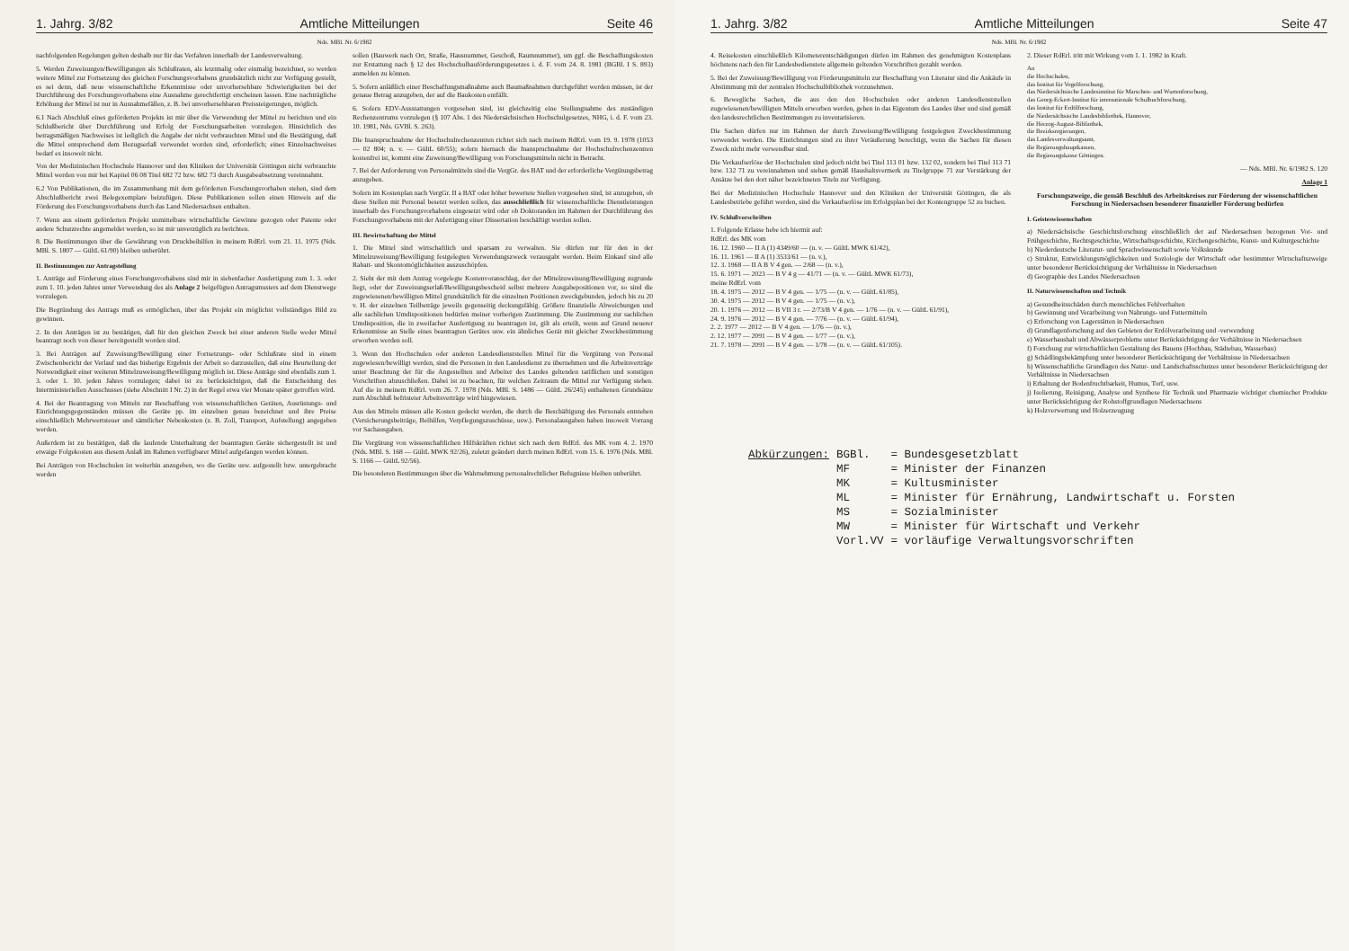1. Jahrg. 3/82 Amtliche Mitteilungen Seite 46
Nds. MBl. Nr. 6/1982
nachfolgenden Regelungen gelten deshalb nur für das Verfahren innerhalb der Landesverwaltung.
5. Werden Zuweisungen/Bewilligungen als Schlußraten, als letztmalig oder einmalig bezeichnet, so werden weitere Mittel zur Fortsetzung des gleichen Forschungsvorhabens grundsätzlich nicht zur Verfügung gestellt, es sei denn, daß neue wissenschaftliche Erkenntnisse oder unvorhersehbare Schwierigkeiten bei der Durchführung des Forschungsvorhabens eine Ausnahme gerechtfertigt erscheinen lassen. Eine nachträgliche Erhöhung der Mittel ist nur in Ausnahmefällen, z. B. bei unvorhersehbaren Preissteigerungen, möglich.
6.1 Nach Abschluß eines geförderten Projekts ist mir über die Verwendung der Mittel zu berichten und ein Schlußbericht über Durchführung und Erfolg der Forschungsarbeiten vorzulegen. Hinsichtlich des betragsmäßigen Nachweises ist lediglich die Angabe der nicht verbrauchten Mittel und die Bestätigung, daß die Mittel entsprechend dem Bezugserlaß verwendet worden sind, erforderlich; eines Einzelnachweises bedarf es insoweit nicht.
Von der Medizinischen Hochschule Hannover und den Kliniken der Universität Göttingen nicht verbrauchte Mittel werden von mir bei Kapitel 06 08 Titel 682 72 bzw. 682 73 durch Ausgabeabsetzung vereinnahmt.
6.2 Von Publikationen, die im Zusammenhang mit dem geförderten Forschungsvorhaben stehen, sind dem Abschlußbericht zwei Belegexemplare beizufügen. Diese Publikationen sollen einen Hinweis auf die Förderung des Forschungsvorhabens durch das Land Niedersachsen enthalten.
7. Wenn aus einem geförderten Projekt unmittelbare wirtschaftliche Gewinne gezogen oder Patente oder andere Schutzrechte angemeldet werden, so ist mir unverzüglich zu berichten.
8. Die Bestimmungen über die Gewährung von Druckbeihilfen in meinem RdErl. vom 21. 11. 1975 (Nds. MBl. S. 1807 — GültL 61/90) bleiben unberührt.
II. Bestimmungen zur Antragstellung
1. Anträge auf Förderung eines Forschungsvorhabens sind mir in siebenfacher Ausfertigung zum 1. 3. oder zum 1. 10. jeden Jahres unter Verwendung des als Anlage 2 beigefügten Antragsmusters auf dem Dienstwege vorzulegen.
Die Begründung des Antrags muß es ermöglichen, über das Projekt ein möglichst vollständiges Bild zu gewinnen.
2. In den Anträgen ist zu bestätigen, daß für den gleichen Zweck bei einer anderen Stelle weder Mittel beantragt noch von dieser bereitgestellt worden sind.
3. Bei Anträgen auf Zuweisung/Bewilligung einer Fortsetzungs- oder Schlußrate sind in einem Zwischenbericht der Verlauf und das bisherige Ergebnis der Arbeit so darzustellen, daß eine Beurteilung der Notwendigkeit einer weiteren Mittelzuweisung/Bewilligung möglich ist. Diese Anträge sind ebenfalls zum 1. 3. oder 1. 10. jeden Jahres vorzulegen; dabei ist zu berücksichtigen, daß die Entscheidung des Interministeriellen Ausschusses (siehe Abschnitt I Nr. 2) in der Regel etwa vier Monate später getroffen wird.
4. Bei der Beantragung von Mitteln zur Beschaffung von wissenschaftlichen Geräten, Ausrüstungs- und Einrichtungsgegenständen müssen die Geräte pp. im einzelnen genau bezeichnet und ihre Preise einschließlich Mehrwertsteuer und sämtlicher Nebenkosten (z. B. Zoll, Transport, Aufstellung) angegeben werden.
Außerdem ist zu bestätigen, daß die laufende Unterhaltung der beantragten Geräte sichergestellt ist und etwaige Folgekosten aus diesem Anlaß im Rahmen verfügbarer Mittel aufgefangen werden können.
Bei Anträgen von Hochschulen ist weiterhin anzugeben, wo die Geräte usw. aufgestellt bzw. untergebracht werden
sollen (Bauwerk nach Ort, Straße, Hausnummer, Geschoß, Raumnummer), um ggf. die Beschaffungskosten zur Erstattung nach § 12 des Hochschulbauförderungsgesetzes i. d. F. vom 24. 8. 1981 (BGBl. I S. 893) anmelden zu können.
5. Sofern anläßlich einer Beschaffungsmaßnahme auch Baumaßnahmen durchgeführt werden müssen, ist der genaue Betrag anzugeben, der auf die Baukosten entfällt.
6. Sofern EDV-Ausstattungen vorgesehen sind, ist gleichzeitig eine Stellungnahme des zuständigen Rechenzentrums vorzulegen (§ 107 Abs. 1 des Niedersächsischen Hochschulgesetzes, NHG, i. d. F. vom 23. 10. 1981, Nds. GVBl. S. 263).
Die Inanspruchnahme der Hochschulrechenzentren richtet sich nach meinem RdErl. vom 19. 9. 1978 (1053 — 02 804; n. v. — GültL 60/55); sofern hiernach die Inanspruchnahme der Hochschulrechenzentren kostenfrei ist, kommt eine Zuweisung/Bewilligung von Forschungsmitteln nicht in Betracht.
7. Bei der Anforderung von Personalmitteln sind die VergGr. des BAT und der erforderliche Vergütungsbetrag anzugeben.
Sofern im Kostenplan nach VergGr. II a BAT oder höher bewertete Stellen vorgesehen sind, ist anzugeben, ob diese Stellen mit Personal besetzt werden sollen, das ausschließlich für wissenschaftliche Dienstleistungen innerhalb des Forschungsvorhabens eingesetzt wird oder ob Doktoranden im Rahmen der Durchführung des Forschungsvorhabens mit der Anfertigung einer Dissertation beschäftigt werden sollen.
III. Bewirtschaftung der Mittel
1. Die Mittel sind wirtschaftlich und sparsam zu verwalten. Sie dürfen nur für den in der Mittelzuweisung/Bewilligung festgelegten Verwendungszweck verausgabt werden. Beim Einkauf sind alle Rabatt- und Skontomöglichkeiten auszuschöpfen.
2. Sieht der mit dem Antrag vorgelegte Kostenvoranschlag, der der Mittelzuweisung/Bewilligung zugrunde liegt, oder der Zuweisungserlaß/Bewilligungsbescheid selbst mehrere Ausgabepositionen vor, so sind die zugewiesenen/bewilligten Mittel grundsätzlich für die einzelnen Positionen zweckgebunden, jedoch bis zu 20 v. H. der einzelnen Teilbeträge jeweils gegenseitig deckungsfähig. Größere finanzielle Abweichungen und alle sachlichen Umdispositionen bedürfen meiner vorherigen Zustimmung. Die Zustimmung zur sachlichen Umdisposition, die in zweifacher Ausfertigung zu beantragen ist, gilt als erteilt, wenn auf Grund neuerer Erkenntnisse an Stelle eines beantragten Gerätes usw. ein ähnliches Gerät mit gleicher Zweckbestimmung erworben werden soll.
3. Wenn den Hochschulen oder anderen Landesdienststellen Mittel für die Vergütung von Personal zugewiesen/bewilligt werden, sind die Personen in den Landesdienst zu übernehmen und die Arbeitsverträge unter Beachtung der für die Angestellten und Arbeiter des Landes geltenden tariflichen und sonstigen Vorschriften abzuschließen. Dabei ist zu beachten, für welchen Zeitraum die Mittel zur Verfügung stehen. Auf die in meinem RdErl. vom 26. 7. 1978 (Nds. MBl. S. 1486 — GültL 26/245) enthaltenen Grundsätze zum Abschluß befristeter Arbeitsverträge wird hingewiesen.
Aus den Mitteln müssen alle Kosten gedeckt werden, die durch die Beschäftigung des Personals entstehen (Versicherungsbeiträge, Beihilfen, Verpflegungszuschüsse, usw.). Personalausgaben haben insoweit Vorrang vor Sachausgaben.
Die Vergütung von wissenschaftlichen Hilfskräften richtet sich nach dem RdErl. des MK vom 4. 2. 1970 (Nds. MBl. S. 168 — GültL MWK 92/26), zuletzt geändert durch meinen RdErl. vom 15. 6. 1976 (Nds. MBl. S. 1166 — GültL 92/56).
Die besonderen Bestimmungen über die Wahrnehmung personalrechtlicher Befugnisse bleiben unberührt.
1. Jahrg. 3/82 Amtliche Mitteilungen Seite 47
Nds. MBl. Nr. 6/1982
4. Reisekosten einschließlich Kilometerentschädigungen dürfen im Rahmen des genehmigten Kostenplans höchstens nach den für Landesbedienstete allgemein geltenden Vorschriften gezahlt werden.
5. Bei der Zuweisung/Bewilligung von Förderungsmitteln zur Beschaffung von Literatur sind die Ankäufe in Abstimmung mit der zentralen Hochschulbibliothek vorzunehmen.
6. Bewegliche Sachen, die aus den den Hochschulen oder anderen Landesdienststellen zugewiesenen/bewilligten Mitteln erworben werden, gehen in das Eigentum des Landes über und sind gemäß den landesrechtlichen Bestimmungen zu inventarisieren.
Die Sachen dürfen nur im Rahmen der durch Zuweisung/Bewilligung festgelegten Zweckbestimmung verwendet werden. Die Einrichtungen sind zu ihrer Veräußerung berechtigt, wenn die Sachen für diesen Zweck nicht mehr verwendbar sind.
Die Verkaufserlöse der Hochschulen sind jedoch nicht bei Titel 113 01 bzw. 132 02, sondern bei Titel 113 71 bzw. 132 71 zu vereinnahmen und stehen gemäß Haushaltsvermerk zu Titelgruppe 71 zur Verstärkung der Ansätze bei den dort näher bezeichneten Titeln zur Verfügung.
Bei der Medizinischen Hochschule Hannover und den Kliniken der Universität Göttingen, die als Landesbetriebe geführt werden, sind die Verkaufserlöse im Erfolgsplan bei der Kontengruppe 52 zu buchen.
IV. Schlußvorschriften
1. Folgende Erlasse hebe ich hiermit auf:
RdErl. des MK vom
16. 12. 1960 — II A (1) 4349/60 — (n. v. — GültL MWK 61/42),
16. 11. 1961 — II A (1) 3533/61 — (n. v.),
12. 3. 1968 — II A B V 4 gen. — 2/68 — (n. v.),
15. 6. 1971 — 2023 — B V 4 g — 41/71 — (n. v. — GültL MWK 61/73),
meine RdErl. vom
18. 4. 1975 — 2012 — B V 4 gen. — 1/75 — (n. v. — GültL 61/85),
30. 4. 1975 — 2012 — B V 4 gen. — 1/75 — (n. v.),
20. 1. 1976 — 2012 — B VII 3 r. — 2/73/B V 4 gen. — 1/76 — (n. v. — GültL 61/91),
24. 9. 1976 — 2012 — B V 4 gen. — 7/76 — (n. v. — GültL 61/94),
2. 2. 1977 — 2012 — B V 4 gen. — 1/76 — (n. v.),
2. 12. 1977 — 2091 — B V 4 gen. — 1/77 — (n. v.),
21. 7. 1978 — 2091 — B V 4 gen. — 1/78 — (n. v. — GültL 61/105).
2. Dieser RdErl. tritt mit Wirkung vom 1. 1. 1982 in Kraft.
An
die Hochschulen,
das Institut für Vogelforschung,
das Niedersächsische Landesinstitut für Marschen- und Wurtenforschung,
das Georg-Eckert-Institut für internationale Schulbuchforschung,
das Institut für Erdölforschung,
die Niedersächsische Landesbibliothek, Hannover,
die Herzog-August-Bibliothek,
die Bezirksregierungen,
das Landesverwaltungsamt,
die Regierungshauptkassen,
die Regierungskasse Göttingen.
— Nds. MBl. Nr. 6/1982 S. 120
Anlage 1
Forschungszweige, die gemäß Beschluß des Arbeitskreises zur Förderung der wissenschaftlichen Forschung in Niedersachsen besonderer finanzieller Förderung bedürfen
I. Geisteswissenschaften
a) Niedersächsische Geschichtsforschung einschließlich der auf Niedersachsen bezogenen Vor- und Frühgeschichte, Rechtsgeschichte, Wirtschaftsgeschichte, Kirchengeschichte, Kunst- und Kulturgeschichte
b) Niederdeutsche Literatur- und Sprachwissenschaft sowie Volkskunde
c) Struktur, Entwicklungsmöglichkeiten und Soziologie der Wirtschaft oder bestimmter Wirtschaftszweige unter besonderer Berücksichtigung der Verhältnisse in Niedersachsen
d) Geographie des Landes Niedersachsen
II. Naturwissenschaften und Technik
a) Gesundheitsschäden durch menschliches Fehlverhalten
b) Gewinnung und Verarbeitung von Nahrungs- und Futtermitteln
c) Erforschung von Lagerstätten in Niedersachsen
d) Grundlagenforschung auf den Gebieten der Erdölverarbeitung und -verwendung
e) Wasserhaushalt und Abwässerprobleme unter Berücksichtigung der Verhältnisse in Niedersachsen
f) Forschung zur wirtschaftlichen Gestaltung des Bauens (Hochbau, Städtebau, Wasserbau)
g) Schädlingsbekämpfung unter besonderer Berücksichtigung der Verhältnisse in Niedersachsen
h) Wissenschaftliche Grundlagen des Natur- und Landschaftsschutzes unter besonderer Berücksichtigung der Verhältnisse in Niedersachsen
i) Erhaltung der Bodenfruchtbarkeit, Humus, Torf, usw.
j) Isolierung, Reinigung, Analyse und Synthese für Technik und Pharmazie wichtiger chemischer Produkte unter Berücksichtigung der Rohstoffgrundlagen Niedersachsens
k) Holzverwertung und Holzerzeugung
| Abkürzungen: | BGBl. | = Bundesgesetzblatt |
| | MF | = Minister der Finanzen |
| | MK | = Kultusminister |
| | ML | = Minister für Ernährung, Landwirtschaft u. Forsten |
| | MS | = Sozialminister |
| | MW | = Minister für Wirtschaft und Verkehr |
| | Vorl.VV | = vorläufige Verwaltungsvorschriften |